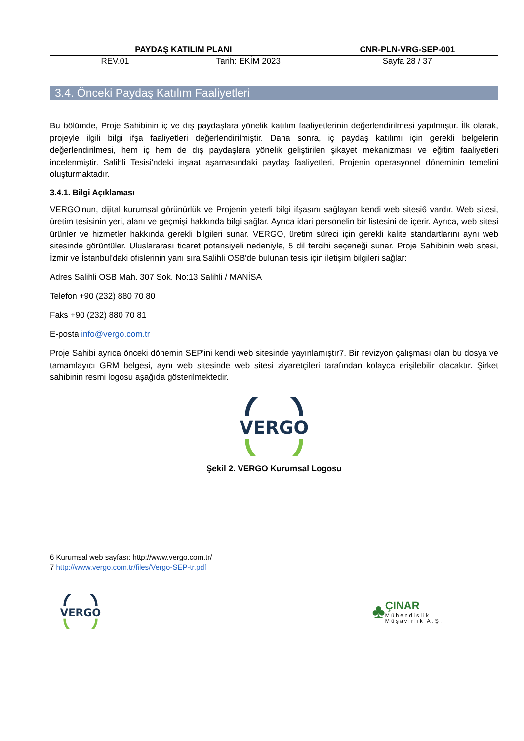| PAYDAŞ KATILIM PLANI | | CNR-PLN-VRG-SEP-001 |
| REV.01 | Tarih: EKİM 2023 | Sayfa 28 / 37 |
3.4. Önceki Paydaş Katılım Faaliyetleri
Bu bölümde, Proje Sahibinin iç ve dış paydaşlara yönelik katılım faaliyetlerinin değerlendirilmesi yapılmıştır. İlk olarak, projeyle ilgili bilgi ifşa faaliyetleri değerlendirilmiştir. Daha sonra, iç paydaş katılımı için gerekli belgelerin değerlendirilmesi, hem iç hem de dış paydaşlara yönelik geliştirilen şikayet mekanizması ve eğitim faaliyetleri incelenmiştir. Salihli Tesisi'ndeki inşaat aşamasındaki paydaş faaliyetleri, Projenin operasyonel döneminin temelini oluşturmaktadır.
3.4.1. Bilgi Açıklaması
VERGO'nun, dijital kurumsal görünürlük ve Projenin yeterli bilgi ifşasını sağlayan kendi web sitesi6 vardır. Web sitesi, üretim tesisinin yeri, alanı ve geçmişi hakkında bilgi sağlar. Ayrıca idari personelin bir listesini de içerir. Ayrıca, web sitesi ürünler ve hizmetler hakkında gerekli bilgileri sunar. VERGO, üretim süreci için gerekli kalite standartlarını aynı web sitesinde görüntüler. Uluslararası ticaret potansiyeli nedeniyle, 5 dil tercihi seçeneği sunar. Proje Sahibinin web sitesi, İzmir ve İstanbul'daki ofislerinin yanı sıra Salihli OSB'de bulunan tesis için iletişim bilgileri sağlar:
Adres Salihli OSB Mah. 307 Sok. No:13 Salihli / MANİSA
Telefon +90 (232) 880 70 80
Faks +90 (232) 880 70 81
E-posta info@vergo.com.tr
Proje Sahibi ayrıca önceki dönemin SEP'ini kendi web sitesinde yayınlamıştır7. Bir revizyon çalışması olan bu dosya ve tamamlayıcı GRM belgesi, aynı web sitesinde web sitesi ziyaretçileri tarafından kolayca erişilebilir olacaktır. Şirket sahibinin resmi logosu aşağıda gösterilmektedir.
VERGO
Şekil 2. VERGO Kurumsal Logosu
6 Kurumsal web sayfası: http://www.vergo.com.tr/
7 http://www.vergo.com.tr/files/Vergo-SEP-tr.pdf
VERGO
♣
ÇINAR
Mühendislik
Müşavirlik A.Ş.